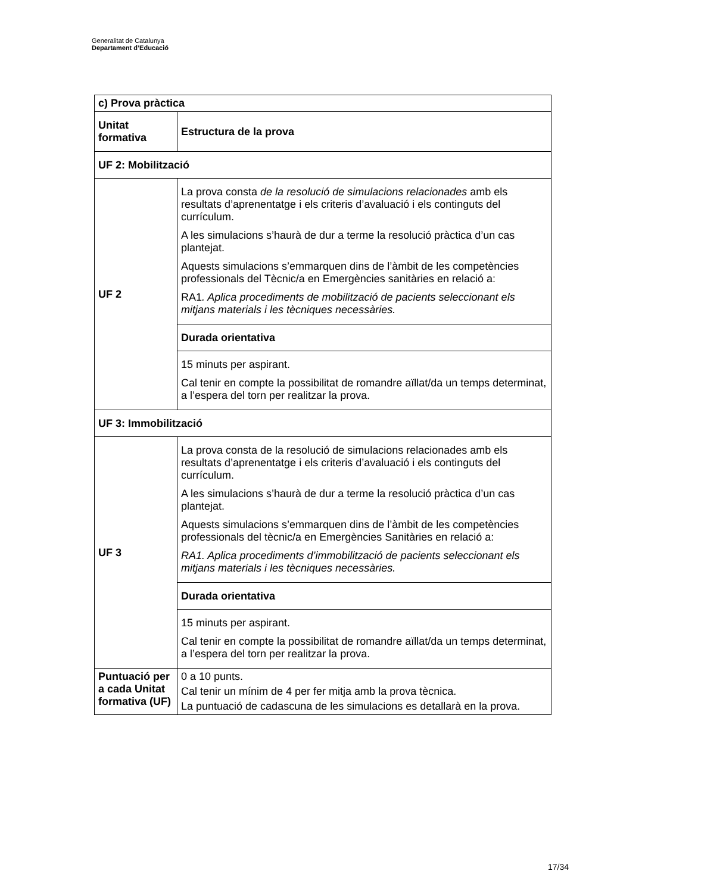Generalitat de Catalunya
Departament d’Educació
| c) Prova pràctica | |
| Unitat formativa | Estructura de la prova |
| UF 2: Mobilització | |
| UF 2 | La prova consta de la resolució de simulacions relacionades amb els resultats d’aprenentatge i els criteris d’avaluació i els continguts del currículum. A les simulacions s’haurà de dur a terme la resolució pràctica d’un cas plantejat. Aquests simulacions s’emmarquen dins de l’àmbit de les competències professionals del Tècnic/a en Emergències sanitàries en relació a: RA1 . Aplica procediments de mobilització de pacients seleccionant els mitjans materials i les tècniques necessàries. |
| | Durada orientativa |
| | 15 minuts per aspirant. Cal tenir en compte la possibilitat de romandre aïllat/da un temps determinat, a l’espera del torn per realitzar la prova. |
| UF 3: Immobilització | |
| UF 3 | La prova consta de la resolució de simulacions relacionades amb els resultats d’aprenentatge i els criteris d’avaluació i els continguts del currículum. A les simulacions s’haurà de dur a terme la resolució pràctica d’un cas plantejat. Aquests simulacions s’emmarquen dins de l’àmbit de les competències professionals del tècnic/a en Emergències Sanitàries en relació a: RA1. Aplica procediments d’immobilització de pacients seleccionant els mitjans materials i les tècniques necessàries. |
| | Durada orientativa |
| | 15 minuts per aspirant. Cal tenir en compte la possibilitat de romandre aïllat/da un temps determinat, a l’espera del torn per realitzar la prova. |
| Puntuació per a cada Unitat formativa (UF) | 0 a 10 punts. Cal tenir un mínim de 4 per fer mitja amb la prova tècnica. La puntuació de cadascuna de les simulacions es detallarà en la prova. |
17/34